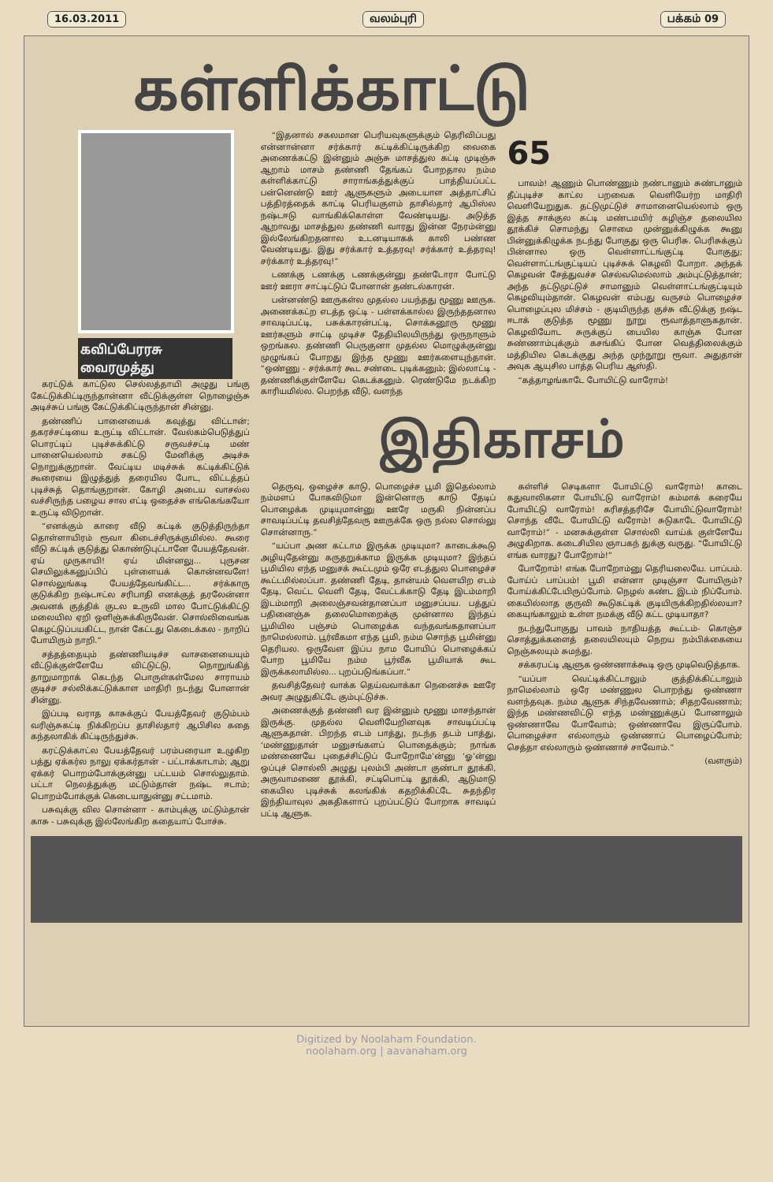16.03.2011 வலம்புரி பக்கம் 09
கள்ளிக்காட்டு
கவிப்பேரரசு வைரமுத்து
கரட்டுக் காட்டுல செல்லத்தாயி அழுது பங்கு கேட்டுக்கிட்டிருந்தான்னா வீட்டுக்குள்ள நொழைஞ்சு அடிச்சுப் பங்கு கேட்டுக்கிட்டிருந்தான் சின்னு.
தண்ணிப் பானையைக் கவுத்து விட்டான்; தகரச்சட்டியை உருட்டி விட்டான். வேல்கம்பெடுத்துப் பொரட்டிப் புடிச்சுக்கிட்டு சருவச்சட்டி மண் பானையெல்லாம் சகட்டு மேனிக்கு அடிச்சு நொறுக்குறான். வேட்டிய மடிச்சுக் கட்டிக்கிட்டுக் கூரையை இழுத்துத் தரையில போட, விட்டத்தப் புடிச்சுத் தொங்குறான். கோழி அடைய வாசல்ல வச்சிருந்த பழைய சால எட்டி ஒதைச்சு எங்கெங்கயோ உருட்டி விடுறான்.
“எனக்கும் காரை வீடு கட்டிக் குடுத்திருந்தா தொள்ளாயிரம் ரூவா கிடைச்சிருக்குமில்ல. கூரை வீடு கட்டிக் குடுத்து கொண்டுபுட்டானே பேயத்தேவன். ஏய் முருகாயி! ஏய் மின்னலு... புருசன செயிலுக்கனுப்பிப் புள்ளையக் கொன்னவளே! சொல்லுங்கடி பேயத்தேவங்கிட்ட... சர்க்காரு குடுக்கிற நஷ்டஈட்ல சரிபாதி எனக்குத் தரலேன்னா அவனக் குத்திக் குடல உருவி மால போட்டுக்கிட்டு மலையில ஏறி ஒளிஞ்சுக்கிருவேன். சொல்லிவைங்க கெழட்டுப்பயகிட்ட, நான் கேட்டது கெடைக்கல - நாறிப் போயிரும் நாறி.”
சத்தத்தையும் தண்ணியடிச்ச வாசனையையும் வீட்டுக்குள்ளேயே விட்டுட்டு, நொறுங்கித் தாறுமாறாக் கெடந்த பொருள்கள்மேல சாராயம் குடிச்ச சல்லிக்கட்டுக்காள மாதிரி நடந்து போனான் சின்னு.
இப்படி வராத காசுக்குப் பேயத்தேவர் குடும்பம் வரிஞ்சுகட்டி நிக்கிறப்ப தாசில்தார் ஆபிசில கதை கந்தலாகிக் கிட்டிருந்துச்சு.
கரட்டுக்காட்ல பேயத்தேவர் பரம்பரையா உழுகிற பத்து ஏக்கர்ல நாலு ஏக்கர்தான் - பட்டாக்காடாம்; ஆறு ஏக்கர் பொறம்போக்குன்னு பட்டயம் சொல்லுதாம். பட்டா நெலத்துக்கு மட்டும்தான் நஷ்ட ஈடாம்; பொறம்போக்குக் கெடையாதுன்னு சட்டமாம்.
பசுவுக்கு வில சொன்னா - காம்புக்கு மட்டும்தான் காசு - பசுவுக்கு இல்லேங்கிற கதையாப் போச்சு.
“இதனால் சகலமான பெரியவுகளுக்கும் தெரிவிப்பது என்னான்னா சர்க்கார் கட்டிக்கிட்டிருக்கிற வைகை அணைக்கட்டு இன்னும் அஞ்சு மாசத்துல கட்டி முடிஞ்சு ஆறாம் மாசம் தண்ணி தேங்கப் போறதால நம்ம கள்ளிக்காட்டு சாராங்கத்துக்குப் பாத்தியப்பட்ட பன்னெண்டு ஊர் ஆளுகளும் அடையாள அத்தாட்சிப் பத்திரத்தைக் காட்டி பெரியகுளம் தாசில்தார் ஆபிஸ்ல நஷ்டஈடு வாங்கிக்கொள்ள வேண்டியது. அடுத்த ஆறாவது மாசத்துல தண்ணி வாரது இன்ன நேரம்ன்னு இல்லேங்கிறதனால உடனடியாகக் காலி பண்ண வேண்டியது. இது சர்க்கார் உத்தரவு! சர்க்கார் உத்தரவு! சர்க்கார் உத்தரவு!”
டணக்கு டணக்கு டணக்குன்னு தண்டோரா போட்டு ஊர் ஊரா சாட்டிட்டுப் போனான் தண்டல்காரன்.
பன்னண்டு ஊருகள்ல முதல்ல பயந்தது மூணு ஊருக. அணைக்கட்ற எடத்த ஒட்டி - பள்ளக்கால்ல இருந்ததனால சாவடிப்பட்டி, பசுக்காரன்பட்டி, சொக்கனூரு மூணு ஊர்களும் சாட்டி முடிச்ச தேதியிலயிருந்து ஒருநாளும் ஒறங்கல. தண்ணி பெருகுனா முதல்ல மொழுக்குன்னு முழுங்கப் போறது இந்த மூணு ஊர்களையுந்தான். “ஒண்ணு - சர்க்கார் கூட சண்டை புடிக்கனும்; இல்லாட்டி - தண்ணிக்குள்ளேயே கெடக்கனும். ரெண்டுமே நடக்கிற காரியமில்ல. பெறந்த வீடு, வளந்த
65
பாவம்! ஆணும் பொண்ணும் நண்டானும் சுண்டானும் தீப்புடிச்ச காட்ல பறவைக வெளியேர்ற மாதிரி வெளியேறுதுக. தட்டுமுட்டுச் சாமானையெல்லாம் ஒரு இத்த சாக்குல கட்டி மண்டமயிர் கழிஞ்ச தலையில தூக்கிச் சொமந்து சொமை முன்னுக்கிழுக்க கூனு பின்னுக்கிழுக்க நடந்து போகுது ஒரு பெரிசு. பெரிசுக்குப் பின்னால ஒரு வெள்ளாட்டங்குட்டி போகுது; வெள்ளாட்டங்குட்டியப் புடிச்சுக் கெழவி போறா. அந்தக் கெழவன் சேத்துவச்ச செல்வமெல்லாம் அம்புட்டுத்தான்; அந்த தட்டுமுட்டுச் சாமானும் வெள்ளாட்டங்குட்டியும் கெழவியும்தான். கெழவன் எம்பது வருசம் பொழைச்ச பொழைப்புல மிச்சம் - குடியிருந்த குச்சு வீட்டுக்கு நஷ்ட ஈடாக் குடுத்த மூணு நூறு ரூவாத்தாளுகதான். கெழவியோட சுருக்குப் பையில காஞ்சு போன சுண்ணாம்புக்கும் கசங்கிப் போன வெத்திலைக்கும் மத்தியில கெடக்குது அந்த முந்நூறு ரூவா. அதுதான் அவுக ஆயுசில பாத்த பெரிய ஆஸ்தி.
“கத்தாழங்காடே போயிட்டு வாரோம்!
இதிகாசம்
தெருவு, ஒழைச்ச காடு, பொழைச்ச பூமி இதெல்லாம் நம்மளப் போகவிடுமா இன்னொரு காடு தேடிப் பொழைக்க முடியுமான்னு ஊரே மருகி நின்னப்ப சாவடிப்பட்டி தவசித்தேவரு ஊருக்கே ஒரு நல்ல சொல்லு சொன்னாரு.”
“யப்பா அண கட்டாம இருக்க முடியுமா? காடைக்கூடு அழியுதேன்னு கருதறுக்காம இருக்க முடியுமா? இந்தப் பூமியில எந்த மனுசக் கூட்டமும் ஒரே எடத்துல பொழைச்ச கூட்டமில்லப்பா. தண்ணி தேடி, தான்யம் வௌயிற எடம் தேடி, வெட்ட வெளி தேடி, வேட்டக்காடு தேடி இடம்மாறி இடம்மாறி அலைஞ்சவன்தானப்பா மனுசப்பய. பத்துப் பதினைஞ்சு தலைமொறைக்கு முன்னால இந்தப் பூமியில பஞ்சம் பொழைக்க வந்தவங்கதானப்பா நாமெல்லாம். பூர்வீகமா எந்த பூமி, நம்ம சொந்த பூமின்னு தெரியல. ஒருவேள இப்ப நாம போயிப் பொழைக்கப் போற பூமியே நம்ம பூர்வீக பூமியாக் கூட இருக்கலாமில்ல... புறப்படுங்கப்பா.”
தவசித்தேவர் வாக்க தெய்வவாக்கா நெனைச்சு ஊரே அவர அழுதுகிட்டே கும்புட்டுச்சு.
அணைக்குத் தண்ணி வர இன்னும் மூணு மாசந்தான் இருக்கு. முதல்ல வெளியேறினவுக சாவடிப்பட்டி ஆளுகதான். பிறந்த எடம் பாத்து, நடந்த தடம் பாத்து, ‘மண்ணுதான் மனுசங்களப் பொதைக்கும்; நாங்க மண்ணையே புதைச்சிட்டுப் போறோமே’ன்னு ‘ஓ’ன்னு ஒப்புச் சொல்லி அழுது புலம்பி அண்டா குண்டா தூக்கி, அருவாமணை தூக்கி, சட்டிபொட்டி தூக்கி, ஆடுமாடு கையில புடிச்சுக் கலங்கிக் கதறிக்கிட்டே சுதந்திர இந்தியாவுல அகதிகளாப் புறப்பட்டுப் போறாக சாவடிப் பட்டி ஆளுக.
கள்ளிச் செடிகளா போயிட்டு வாரோம்! காடை கதுவாலிகளா போயிட்டு வாரோம்! கம்மாக் கரையே போயிட்டு வாரோம்! கரிசத்தரிசே போயிட்டுவாரோம்! சொந்த வீடே போயிட்டு வரோம்! சுடுகாடே போயிட்டு வாரோம்!” - மனசுக்குள்ள சொல்லி வாய்க் குள்ளேயே அழுகிறாக. கடைசியில ஞாபகந் துக்கு வருது. “போயிட்டு எங்க வாரது? போறோம்!”
போறோம்! எங்க போறோம்னு தெரியலையே. பாப்பம். போய்ப் பாப்பம்! பூமி என்னா முடிஞ்சா போயிரும்? போய்க்கிட்டேயிருப்போம். நெழல் கண்ட இடம் நிப்போம். கையில்லாத குருவி கூடுகட்டிக் குடியிருக்கிறதில்லயா? கையுங்காலும் உள்ள நமக்கு வீடு கட்ட முடியாதா?
நடந்துபோகுது பாவம் நாதியத்த கூட்டம்- கொஞ்ச சொத்துக்களைத் தலையிலயும் நெறய நம்பிக்கையை நெஞ்சுலயும் சுமந்து.
சக்கரபட்டி ஆளுக ஒண்ணாக்கூடி ஒரு முடிவெடுத்தாக.
“யப்பா வெட்டிக்கிட்டாலும் குத்திக்கிட்டாலும் நாமெல்லாம் ஒரே மண்ணுல பொறந்து ஒண்ணா வளந்தவுக. நம்ம ஆளுக சிந்தவேணாம்; சிதறவேணாம்; இந்த மண்ணவிட்டு எந்த மண்ணுக்குப் போனாலும் ஒண்ணாவே போவோம்; ஒண்ணாவே இருப்போம். பொழைச்சா எல்லாரும் ஒண்ணாப் பொழைப்போம்; செத்தா எல்லாரும் ஒண்ணாச் சாவோம்.”
(வளரும்)
Digitized by Noolaham Foundation.
noolaham.org | aavanaham.org